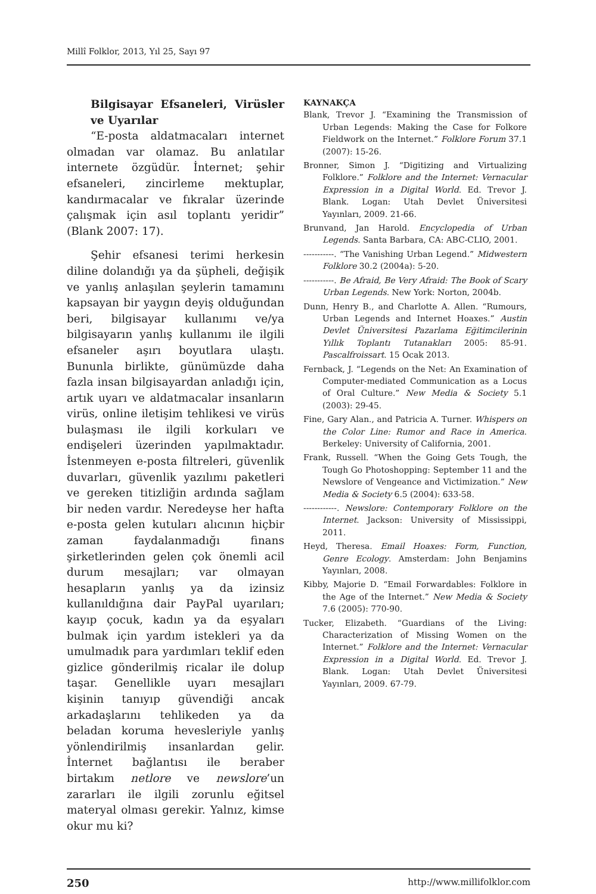Millî Folklor, 2013, Yıl 25, Sayı 97
Bilgisayar Efsaneleri, Virüsler ve Uyarılar
“E-posta aldatmacaları internet olmadan var olamaz. Bu anlatılar internete özgüdür. İnternet; şehir efsaneleri, zincirleme mektuplar, kandırmacalar ve fıkralar üzerinde çalışmak için asıl toplantı yeridir” (Blank 2007: 17).
Şehir efsanesi terimi herkesin diline dolandığı ya da şüpheli, değişik ve yanlış anlaşılan şeylerin tamamını kapsayan bir yaygın deyiş olduğundan beri, bilgisayar kullanımı ve/ya bilgisayarın yanlış kullanımı ile ilgili efsaneler aşırı boyutlara ulaştı. Bununla birlikte, günümüzde daha fazla insan bilgisayardan anladığı için, artık uyarı ve aldatmacalar insanların virüs, online iletişim tehlikesi ve virüs bulaşması ile ilgili korkuları ve endişeleri üzerinden yapılmaktadır. İstenmeyen e-posta filtreleri, güvenlik duvarları, güvenlik yazılımı paketleri ve gereken titizliğin ardında sağlam bir neden vardır. Neredeyse her hafta e-posta gelen kutuları alıcının hiçbir zaman faydalanmadığı finans şirketlerinden gelen çok önemli acil durum mesajları; var olmayan hesapların yanlış ya da izinsiz kullanıldığına dair PayPal uyarıları; kayıp çocuk, kadın ya da eşyaları bulmak için yardım istekleri ya da umulmadık para yardımları teklif eden gizlice gönderilmiş ricalar ile dolup taşar. Genellikle uyarı mesajları kişinin tanıyıp güvendiği ancak arkadaşlarını tehlikeden ya da beladan koruma hevesleriyle yanlış yönlendirilmiş insanlardan gelir. İnternet bağlantısı ile beraber birtakım netlore ve newslore’un zararları ile ilgili zorunlu eğitsel materyal olması gerekir. Yalnız, kimse okur mu ki?
KAYNAKÇA
Blank, Trevor J. “Examining the Transmission of Urban Legends: Making the Case for Folkore Fieldwork on the Internet.” Folklore Forum 37.1 (2007): 15-26.
Bronner, Simon J. “Digitizing and Virtualizing Folklore.” Folklore and the Internet: Vernacular Expression in a Digital World. Ed. Trevor J. Blank. Logan: Utah Devlet Üniversitesi Yayınları, 2009. 21-66.
Brunvand, Jan Harold. Encyclopedia of Urban Legends. Santa Barbara, CA: ABC-CLIO, 2001.
-----------. “The Vanishing Urban Legend.” Midwestern Folklore 30.2 (2004a): 5-20.
-----------. Be Afraid, Be Very Afraid: The Book of Scary Urban Legends. New York: Norton, 2004b.
Dunn, Henry B., and Charlotte A. Allen. “Rumours, Urban Legends and Internet Hoaxes.” Austin Devlet Üniversitesi Pazarlama Eğitimcilerinin Yıllık Toplantı Tutanakları 2005: 85-91. Pascalfroissart. 15 Ocak 2013.
Fernback, J. “Legends on the Net: An Examination of Computer-mediated Communication as a Locus of Oral Culture.” New Media & Society 5.1 (2003): 29-45.
Fine, Gary Alan., and Patricia A. Turner. Whispers on the Color Line: Rumor and Race in America. Berkeley: University of California, 2001.
Frank, Russell. “When the Going Gets Tough, the Tough Go Photoshopping: September 11 and the Newslore of Vengeance and Victimization.” New Media & Society 6.5 (2004): 633-58.
------------. Newslore: Contemporary Folklore on the Internet. Jackson: University of Mississippi, 2011.
Heyd, Theresa. Email Hoaxes: Form, Function, Genre Ecology. Amsterdam: John Benjamins Yayınları, 2008.
Kibby, Majorie D. “Email Forwardables: Folklore in the Age of the Internet.” New Media & Society 7.6 (2005): 770-90.
Tucker, Elizabeth. “Guardians of the Living: Characterization of Missing Women on the Internet.” Folklore and the Internet: Vernacular Expression in a Digital World. Ed. Trevor J. Blank. Logan: Utah Devlet Üniversitesi Yayınları, 2009. 67-79.
250 http://www.millifolklor.com